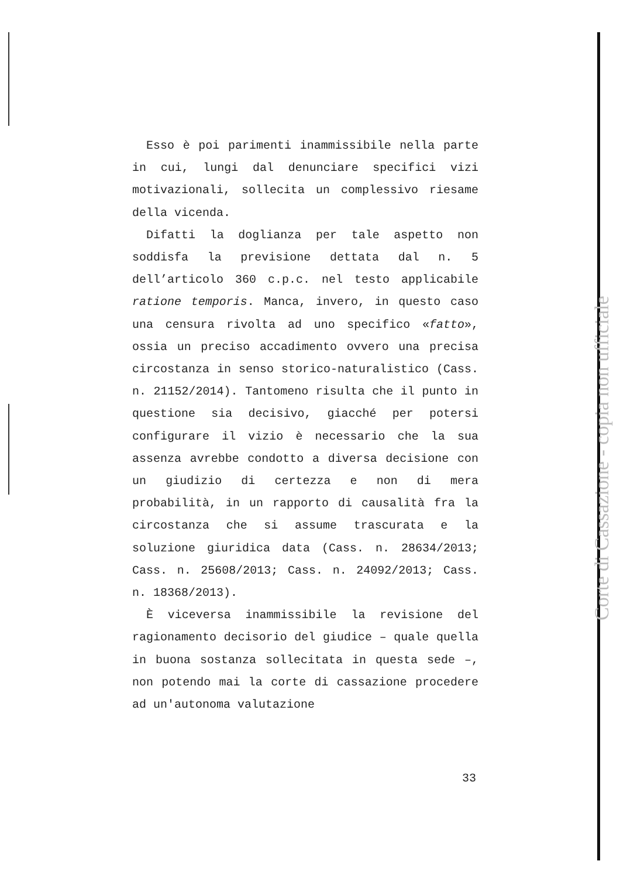Esso è poi parimenti inammissibile nella parte in cui, lungi dal denunciare specifici vizi motivazionali, sollecita un complessivo riesame della vicenda.
Difatti la doglianza per tale aspetto non soddisfa la previsione dettata dal n. 5 dell’articolo 360 c.p.c. nel testo applicabile ratione temporis. Manca, invero, in questo caso una censura rivolta ad uno specifico «fatto», ossia un preciso accadimento ovvero una precisa circostanza in senso storico-naturalistico (Cass. n. 21152/2014). Tantomeno risulta che il punto in questione sia decisivo, giacché per potersi configurare il vizio è necessario che la sua assenza avrebbe condotto a diversa decisione con un giudizio di certezza e non di mera probabilità, in un rapporto di causalità fra la circostanza che si assume trascurata e la soluzione giuridica data (Cass. n. 28634/2013; Cass. n. 25608/2013; Cass. n. 24092/2013; Cass. n. 18368/2013).
È viceversa inammissibile la revisione del ragionamento decisorio del giudice – quale quella in buona sostanza sollecitata in questa sede –, non potendo mai la corte di cassazione procedere ad un'autonoma valutazione
33
Corte di Cassazione - copia non ufficiale